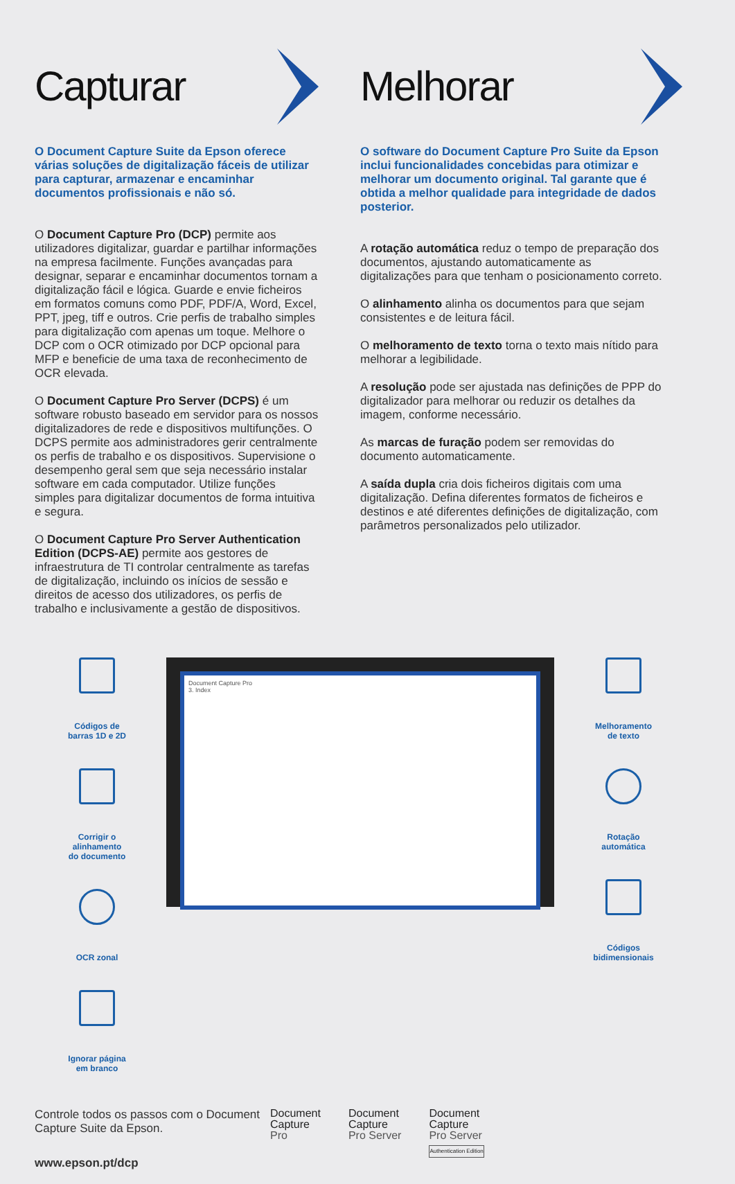Capturar
O Document Capture Suite da Epson oferece várias soluções de digitalização fáceis de utilizar para capturar, armazenar e encaminhar documentos profissionais e não só.
O Document Capture Pro (DCP) permite aos utilizadores digitalizar, guardar e partilhar informações na empresa facilmente. Funções avançadas para designar, separar e encaminhar documentos tornam a digitalização fácil e lógica. Guarde e envie ficheiros em formatos comuns como PDF, PDF/A, Word, Excel, PPT, jpeg, tiff e outros. Crie perfis de trabalho simples para digitalização com apenas um toque. Melhore o DCP com o OCR otimizado por DCP opcional para MFP e beneficie de uma taxa de reconhecimento de OCR elevada.
O Document Capture Pro Server (DCPS) é um software robusto baseado em servidor para os nossos digitalizadores de rede e dispositivos multifunções. O DCPS permite aos administradores gerir centralmente os perfis de trabalho e os dispositivos. Supervisione o desempenho geral sem que seja necessário instalar software em cada computador. Utilize funções simples para digitalizar documentos de forma intuitiva e segura.
O Document Capture Pro Server Authentication Edition (DCPS-AE) permite aos gestores de infraestrutura de TI controlar centralmente as tarefas de digitalização, incluindo os inícios de sessão e direitos de acesso dos utilizadores, os perfis de trabalho e inclusivamente a gestão de dispositivos.
Melhorar
O software do Document Capture Pro Suite da Epson inclui funcionalidades concebidas para otimizar e melhorar um documento original. Tal garante que é obtida a melhor qualidade para integridade de dados posterior.
A rotação automática reduz o tempo de preparação dos documentos, ajustando automaticamente as digitalizações para que tenham o posicionamento correto.
O alinhamento alinha os documentos para que sejam consistentes e de leitura fácil.
O melhoramento de texto torna o texto mais nítido para melhorar a legibilidade.
A resolução pode ser ajustada nas definições de PPP do digitalizador para melhorar ou reduzir os detalhes da imagem, conforme necessário.
As marcas de furação podem ser removidas do documento automaticamente.
A saída dupla cria dois ficheiros digitais com uma digitalização. Defina diferentes formatos de ficheiros e destinos e até diferentes definições de digitalização, com parâmetros personalizados pelo utilizador.
Códigos de
barras 1D e 2D
Corrigir o
alinhamento
do documento
OCR zonal
Ignorar página
em branco
Document Capture Pro
3. Index
Melhoramento
de texto
Rotação
automática
Códigos
bidimensionais
Controle todos os passos com o Document Capture Suite da Epson.
www.epson.pt/dcp
Document
Capture
Pro
Document
Capture
Pro Server
Document
Capture
Pro Server
Authentication Edition